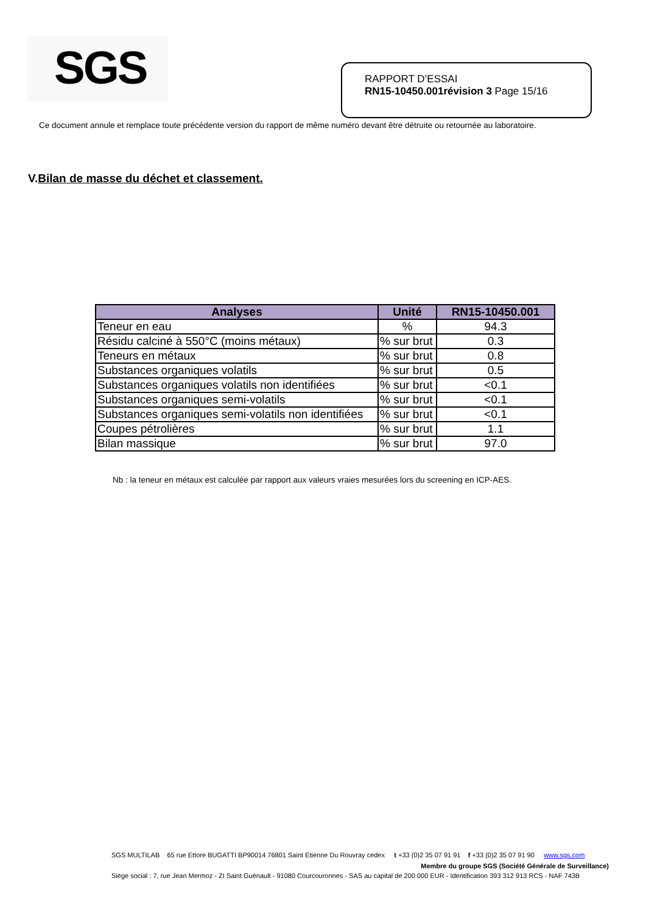SGS
RAPPORT D’ESSAI
RN15-10450.001révision 3 Page 15/16
Ce document annule et remplace toute précédente version du rapport de même numéro devant être détruite ou retournée au laboratoire.
V.Bilan de masse du déchet et classement.
| Analyses | Unité | RN15-10450.001 |
| --- | --- | --- |
| Teneur en eau | % | 94.3 |
| Résidu calciné à 550°C (moins métaux) | % sur brut | 0.3 |
| Teneurs en métaux | % sur brut | 0.8 |
| Substances organiques volatils | % sur brut | 0.5 |
| Substances organiques volatils non identifiées | % sur brut | <0.1 |
| Substances organiques semi-volatils | % sur brut | <0.1 |
| Substances organiques semi-volatils non identifiées | % sur brut | <0.1 |
| Coupes pétrolières | % sur brut | 1.1 |
| Bilan massique | % sur brut | 97.0 |
Nb : la teneur en métaux est calculée par rapport aux valeurs vraies mesurées lors du screening en ICP-AES.
SGS MULTILAB 65 rue Ettore BUGATTI BP90014 76801 Saint Etienne Du Rouvray cedex t +33 (0)2 35 07 91 91 f +33 (0)2 35 07 91 90 www.sgs.com
Membre du groupe SGS (Société Générale de Surveillance)
Siège social : 7, rue Jean Mermoz - ZI Saint Guénault - 91080 Courcouronnes - SAS au capital de 200 000 EUR - Identification 393 312 913 RCS - NAF 743B